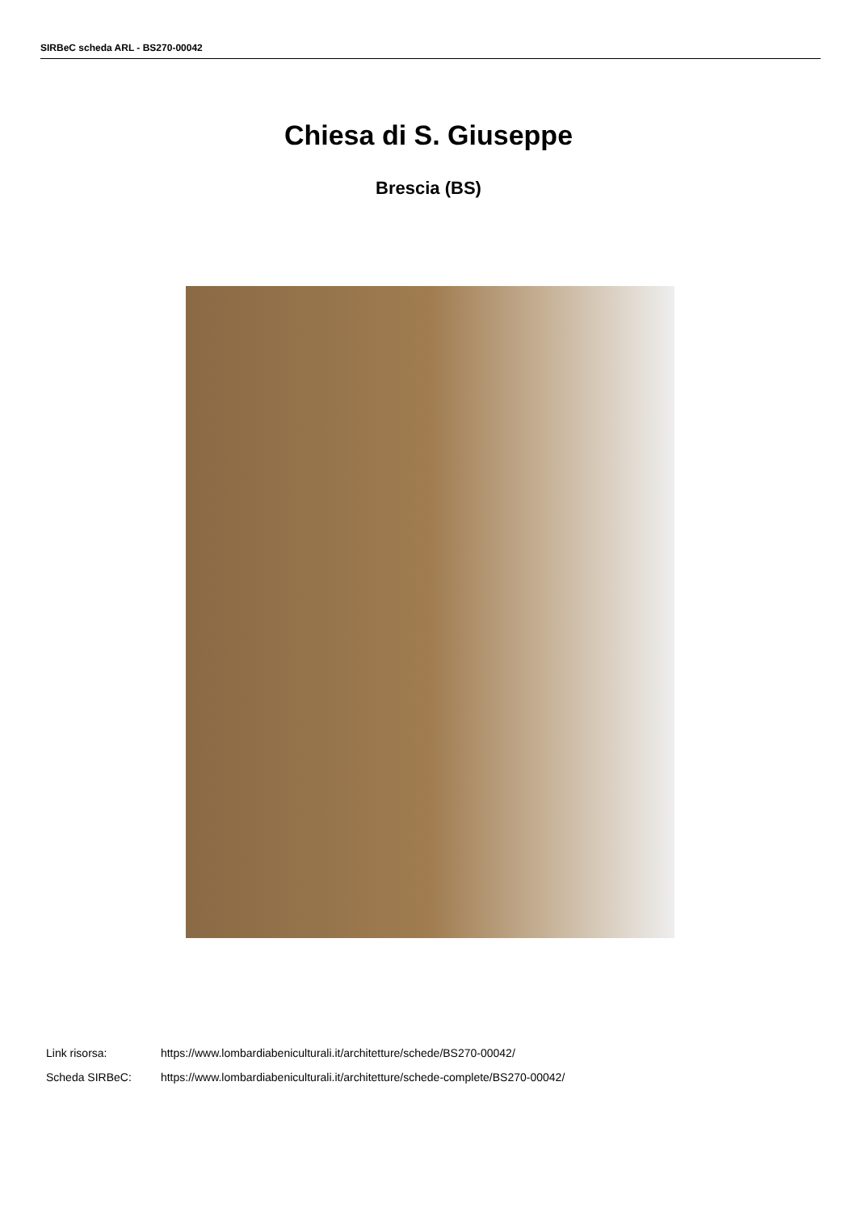SIRBeC scheda ARL - BS270-00042
Chiesa di S. Giuseppe
Brescia (BS)
Link risorsa: https://www.lombardiabeniculturali.it/architetture/schede/BS270-00042/
Scheda SIRBeC: https://www.lombardiabeniculturali.it/architetture/schede-complete/BS270-00042/